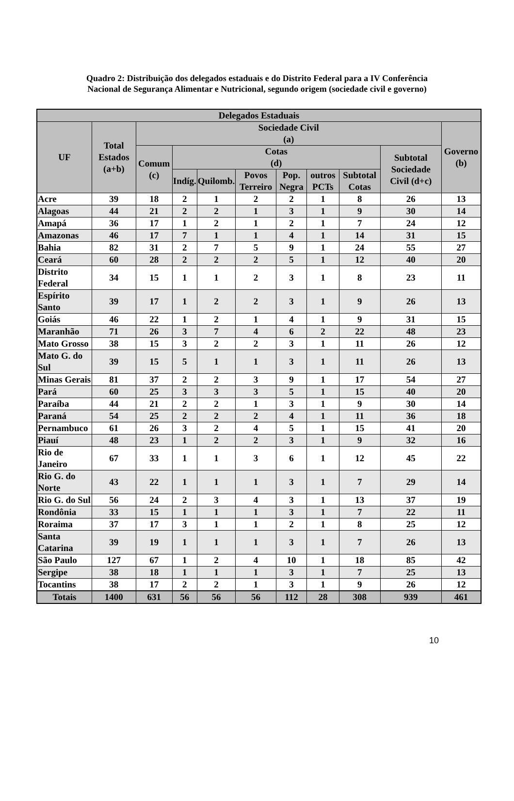Quadro 2: Distribuição dos delegados estaduais e do Distrito Federal para a IV Conferência Nacional de Segurança Alimentar e Nutricional, segundo origem (sociedade civil e governo)
| Delegados Estaduais | | | | | | | | | | |
| --- | --- | --- | --- | --- | --- | --- | --- | --- | --- | --- |
| UF | Total Estados (a+b) | Sociedade Civil (a) | | | | | | | | Governo (b) |
| | | Comum (c) | Cotas (d) | | | | | | Subtotal Sociedade Civil (d+c) | |
| | | | Indíg. | Quilomb. | Povos Terreiro | Pop. Negra | outros PCTs | Subtotal Cotas | | |
| Acre | 39 | 18 | 2 | 1 | 2 | 2 | 1 | 8 | 26 | 13 |
| Alagoas | 44 | 21 | 2 | 2 | 1 | 3 | 1 | 9 | 30 | 14 |
| Amapá | 36 | 17 | 1 | 2 | 1 | 2 | 1 | 7 | 24 | 12 |
| Amazonas | 46 | 17 | 7 | 1 | 1 | 4 | 1 | 14 | 31 | 15 |
| Bahia | 82 | 31 | 2 | 7 | 5 | 9 | 1 | 24 | 55 | 27 |
| Ceará | 60 | 28 | 2 | 2 | 2 | 5 | 1 | 12 | 40 | 20 |
| Distrito Federal | 34 | 15 | 1 | 1 | 2 | 3 | 1 | 8 | 23 | 11 |
| Espírito Santo | 39 | 17 | 1 | 2 | 2 | 3 | 1 | 9 | 26 | 13 |
| Goiás | 46 | 22 | 1 | 2 | 1 | 4 | 1 | 9 | 31 | 15 |
| Maranhão | 71 | 26 | 3 | 7 | 4 | 6 | 2 | 22 | 48 | 23 |
| Mato Grosso | 38 | 15 | 3 | 2 | 2 | 3 | 1 | 11 | 26 | 12 |
| Mato G. do Sul | 39 | 15 | 5 | 1 | 1 | 3 | 1 | 11 | 26 | 13 |
| Minas Gerais | 81 | 37 | 2 | 2 | 3 | 9 | 1 | 17 | 54 | 27 |
| Pará | 60 | 25 | 3 | 3 | 3 | 5 | 1 | 15 | 40 | 20 |
| Paraíba | 44 | 21 | 2 | 2 | 1 | 3 | 1 | 9 | 30 | 14 |
| Paraná | 54 | 25 | 2 | 2 | 2 | 4 | 1 | 11 | 36 | 18 |
| Pernambuco | 61 | 26 | 3 | 2 | 4 | 5 | 1 | 15 | 41 | 20 |
| Piauí | 48 | 23 | 1 | 2 | 2 | 3 | 1 | 9 | 32 | 16 |
| Rio de Janeiro | 67 | 33 | 1 | 1 | 3 | 6 | 1 | 12 | 45 | 22 |
| Rio G. do Norte | 43 | 22 | 1 | 1 | 1 | 3 | 1 | 7 | 29 | 14 |
| Rio G. do Sul | 56 | 24 | 2 | 3 | 4 | 3 | 1 | 13 | 37 | 19 |
| Rondônia | 33 | 15 | 1 | 1 | 1 | 3 | 1 | 7 | 22 | 11 |
| Roraima | 37 | 17 | 3 | 1 | 1 | 2 | 1 | 8 | 25 | 12 |
| Santa Catarina | 39 | 19 | 1 | 1 | 1 | 3 | 1 | 7 | 26 | 13 |
| São Paulo | 127 | 67 | 1 | 2 | 4 | 10 | 1 | 18 | 85 | 42 |
| Sergipe | 38 | 18 | 1 | 1 | 1 | 3 | 1 | 7 | 25 | 13 |
| Tocantins | 38 | 17 | 2 | 2 | 1 | 3 | 1 | 9 | 26 | 12 |
| Totais | 1400 | 631 | 56 | 56 | 56 | 112 | 28 | 308 | 939 | 461 |
10